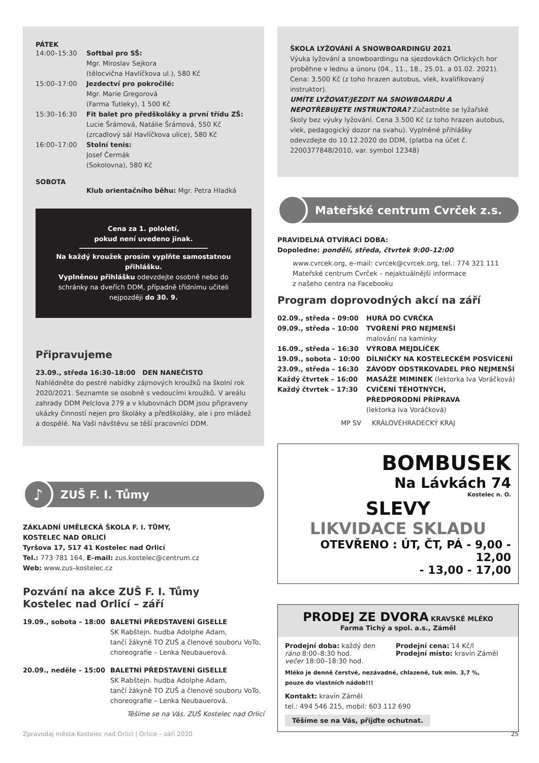PÁTEK
14:00–15:30 Softbal pro SŠ:
Mgr. Miroslav Sejkora
(tělocvična Havlíčkova ul.), 580 Kč
15:00–17:00 Jezdectví pro pokročilé:
Mgr. Marie Gregorová
(Farma Tutleky), 1 500 Kč
15:30–16:30 Fit balet pro předškoláky a první třídu ZŠ:
Lucie Šrámová, Natálie Šrámová, 550 Kč
(zrcadlový sál Havlíčkova ulice), 580 Kč
16:00–17:00 Stolní tenis:
Josef Čermák
(Sokolovna), 580 Kč
SOBOTA
Klub orientačního běhu: Mgr. Petra Hladká
Cena za 1. pololetí,
pokud není uvedeno jinak.
Na každý kroužek prosím vyplňte samostatnou přihlášku.
Vyplněnou přihlášku odevzdejte osobně nebo do schránky na dveřích DDM, případně třídnímu učiteli nejpozději do 30. 9.
Připravujeme
23.09., středa 16:30–18:00 DEN NANEČISTO
Nahlédněte do pestré nabídky zájmových kroužků na školní rok 2020/2021. Seznamte se osobně s vedoucími kroužků. V areálu zahrady DDM Pelclova 279 a v klubovnách DDM jsou připraveny ukázky činností nejen pro školáky a předškoláky, ale i pro mládež a dospělé. Na Vaši návštěvu se těší pracovníci DDM.
♪
ZUŠ F. I. Tůmy
ZÁKLADNÍ UMĚLECKÁ ŠKOLA F. I. TŮMY,
KOSTELEC NAD ORLICÍ
Tyršova 17, 517 41 Kostelec nad Orlicí
Tel.: 773 781 164, E–mail: zus.kostelec@centrum.cz
Web: www.zus–kostelec.cz
Pozvání na akce ZUŠ F. I. Tůmy
Kostelec nad Orlicí – září
19.09., sobota – 18:00 BALETNÍ PŘEDSTAVENÍ GISELLE
SK Rabštejn. hudba Adolphe Adam,
tančí žákyně TO ZUŠ a členové souboru VoTo,
choreografie – Lenka Neubauerová.
20.09., neděle – 15:00 BALETNÍ PŘEDSTAVENÍ GISELLE
SK Rabštejn. hudba Adolphe Adam,
tančí žákyně TO ZUŠ a členové souboru VoTo,
choreografie – Lenka Neubauerová.
Těšíme se na Vás. ZUŠ Kostelec nad Orlicí
ŠKOLA LYŽOVÁNÍ A SNOWBOARDINGU 2021
Výuka lyžování a snowboardingu na sjezdovkách Orlických hor proběhne v lednu a únoru (04., 11., 18., 25.01. a 01.02. 2021). Cena: 3.500 Kč (z toho hrazen autobus, vlek, kvalifikovaný instruktor).
UMÍTE LYŽOVAT/JEZDIT NA SNOWBOARDU A NEPOTŘEBUJETE INSTRUKTORA? Zúčastněte se lyžařské školy bez výuky lyžování. Cena 3.500 Kč (z toho hrazen autobus, vlek, pedagogický dozor na svahu). Vyplněné přihlášky odevzdejte do 10.12.2020 do DDM, (platba na účet č. 2200377848/2010, var. symbol 12348)
Mateřské centrum Cvrček z.s.
PRAVIDELNÁ OTVÍRACÍ DOBA:
Dopoledne: pondělí, středa, čtvrtek 9:00–12:00
www.cvrcek.org, e–mail: cvrcek@cvrcek.org, tel.: 774 321 111
Mateřské centrum Cvrček – nejaktuálnější informace
z našeho centra na Facebooku
Program doprovodných akcí na září
02.09., středa – 09:00 HURÁ DO CVRČKA
09.09., středa – 10:00 TVOŘENÍ PRO NEJMENŠÍ
malování na kamínky
16.09., středa – 16:30 VÝROBA MEJDLÍČEK
19.09., sobota – 10:00 DÍLNIČKY NA KOSTELECKÉM POSVÍCENÍ
23.09., středa – 16:30 ZÁVODY ODSTRKOVADEL PRO NEJMENŠÍ
Každý čtvrtek – 16:00 MASÁŽE MIMINEK (lektorka Iva Voráčková)
Každý čtvrtek – 17:30 CVIČENÍ TĚHOTNÝCH,
PŘEDPORODNÍ PŘÍPRAVA
(lektorka Iva Voráčková)
MP SV KRÁLOVÉHRADECKÝ KRAJ
BOMBUSEK
Na Lávkách 74
Kostelec n. O.
SLEVY
LIKVIDACE SKLADU
OTEVŘENO : ÚT, ČT, PÁ - 9,00 - 12,00
- 13,00 - 17,00
PRODEJ ZE DVORA KRAVSKÉ MLÉKO
Farma Tichý a spol. a.s., Záměl
Prodejní doba: každý den
ráno 8:00–8:30 hod.
večer 18:00–18:30 hod.
Prodejní cena: 14 Kč/l
Prodejní místo: kravín Záměl
Mléko je denně čerstvé, nezávadné, chlazené, tuk min. 3,7 %,
pouze do vlastních nádob!!!
Kontakt: kravín Záměl
tel.: 494 546 215, mobil: 603 112 690
Těšíme se na Vás, přijďte ochutnat.
Zpravodaj města Kostelec nad Orlicí | Orlice – září 2020 25